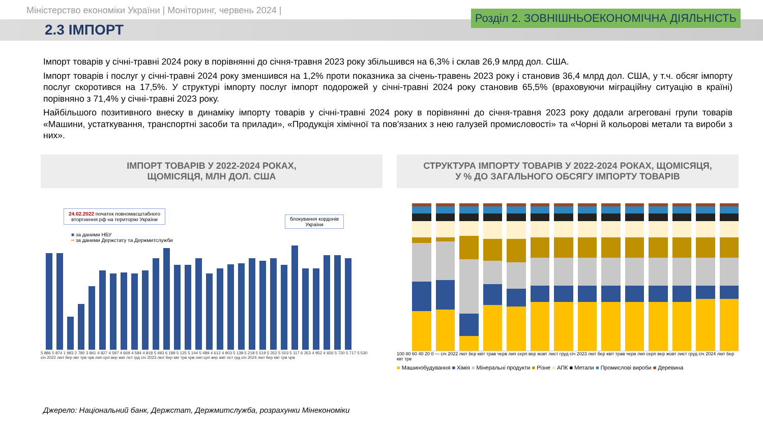Міністерство економіки України | Моніторинг, червень 2024 |
2.3 ІМПОРТ
Розділ 2. ЗОВНІШНЬОЕКОНОМІЧНА ДІЯЛЬНІСТЬ
Імпорт товарів у січні-травні 2024 року в порівнянні до січня-травня 2023 року збільшився на 6,3% і склав 26,9 млрд дол. США.
Імпорт товарів і послуг у січні-травні 2024 року зменшився на 1,2% проти показника за січень-травень 2023 року і становив 36,4 млрд дол. США, у т.ч. обсяг імпорту послуг скоротився на 17,5%. У структурі імпорту послуг імпорт подорожей у січні-травні 2024 року становив 65,5% (враховуючи міграційну ситуацію в країні) порівняно з 71,4% у січні-травні 2023 року.
Найбільшого позитивного внеску в динаміку імпорту товарів у січні-травні 2024 року в порівнянні до січня-травня 2023 року додали агреговані групи товарів «Машини, устаткування, транспортні засоби та прилади», «Продукція хімічної та пов'язаних з нею галузей промисловості» та «Чорні й кольорові метали та вироби з них».
ІМПОРТ ТОВАРІВ У 2022-2024 РОКАХ,
ЩОМІСЯЦЯ, МЛН ДОЛ. США
24.02.2022 початок повномасштабного вторгнення рф на територію України
блокування кордонів України
■ за даними НБУ
━ за даними Держстату та Держмитслужби
5 886 5 874 1 993 2 780 3 841 4 827 4 597 4 669 4 584 4 818 5 493 6 189 5 125 5 144 5 489 4 612 4 903 5 138 5 218 5 519 5 352 5 503 5 117 6 353 4 952 4 926 5 730 5 717 5 530
січ 2022 лют бер квт трв чрв лип срп вер жвт лст грд січ 2023 лют бер квт трв чрв лип срп вер жвт лст грд січ 2024 лют бер квт трв чрв
СТРУКТУРА ІМПОРТУ ТОВАРІВ У 2022-2024 РОКАХ, ЩОМІСЯЦЯ,
У % ДО ЗАГАЛЬНОГО ОБСЯГУ ІМПОРТУ ТОВАРІВ
100 80 60 40 20 0 — січ 2022 лют бер квіт трав черв лип серп вер жовт лист груд січ 2023 лют бер квіт трав черв лип серп вер жовт лист груд січ 2024 лют бер квт трв
■ Машинобудування ■ Хімія ■ Мінеральні продукти ■ Різне ■ АПК ■ Метали ■ Промислові вироби ■ Деревина
Джерело: Національний банк, Держстат, Держмитслужба, розрахунки Мінекономіки